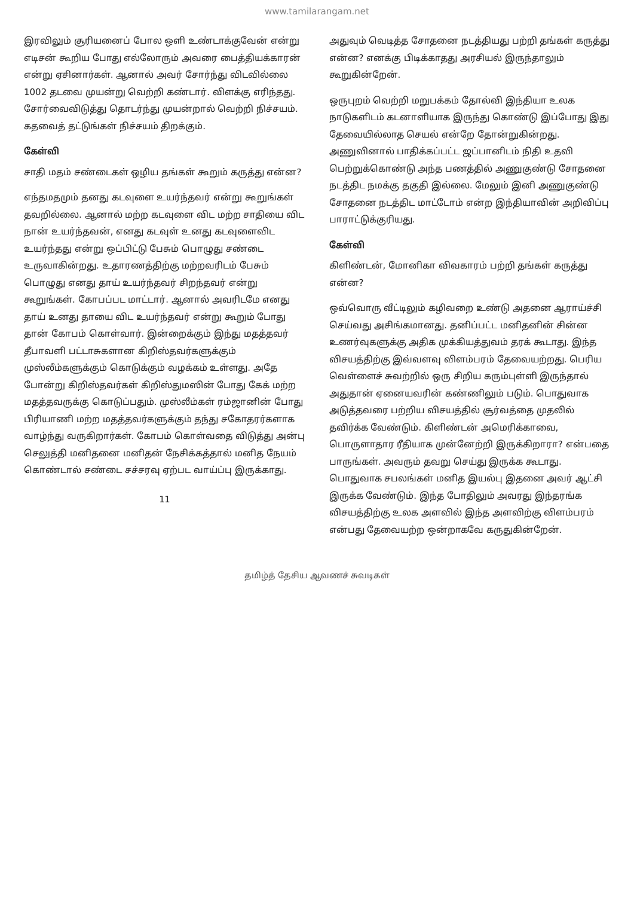www.tamilarangam.net
இரவிலும் சூரியனைப் போல ஒளி உண்டாக்குவேன் என்று எடிசன் கூறிய போது எல்லோரும் அவரை பைத்தியக்காரன் என்று ஏசினார்கள். ஆனால் அவர் சோர்ந்து விடவில்லை 1002 தடவை முயன்று வெற்றி கண்டார். விளக்கு எரிந்தது. சோர்வைவிடுத்து தொடர்ந்து முயன்றால் வெற்றி நிச்சயம். கதவைத் தட்டுங்கள் நிச்சயம் திறக்கும்.
கேள்வி
சாதி மதம் சண்டைகள் ஒழிய தங்கள் கூறும் கருத்து என்ன?
எந்தமதமும் தனது கடவுளை உயர்ந்தவர் என்று கூறுங்கள் தவறில்லை. ஆனால் மற்ற கடவுளை விட மற்ற சாதியை விட நான் உயர்ந்தவன், எனது கடவுள் உனது கடவுளைவிட உயர்ந்தது என்று ஒப்பிட்டு பேசும் பொழுது சண்டை உருவாகின்றது. உதாரணத்திற்கு மற்றவரிடம் பேசும் பொழுது எனது தாய் உயர்ந்தவர் சிறந்தவர் என்று கூறுங்கள். கோபப்பட மாட்டார். ஆனால் அவரிடமே எனது தாய் உனது தாயை விட உயர்ந்தவர் என்று கூறும் போது தான் கோபம் கொள்வார். இன்றைக்கும் இந்து மதத்தவர் தீபாவளி பட்டாசுகளான கிறிஸ்தவர்களுக்கும் முஸ்லீம்களுக்கும் கொடுக்கும் வழக்கம் உள்ளது. அதே போன்று கிறிஸ்தவர்கள் கிறிஸ்துமஸின் போது கேக் மற்ற மதத்தவருக்கு கொடுப்பதும். முஸ்லீம்கள் ரம்ஜானின் போது பிரியாணி மற்ற மதத்தவர்களுக்கும் தந்து சகோதரர்களாக வாழ்ந்து வருகிறார்கள். கோபம் கொள்வதை விடுத்து அன்பு செலுத்தி மனிதனை மனிதன் நேசிக்கத்தால் மனித நேயம் கொண்டால் சண்டை சச்சரவு ஏற்பட வாய்ப்பு இருக்காது.
11
அதுவும் வெடித்த சோதனை நடத்தியது பற்றி தங்கள் கருத்து என்ன? எனக்கு பிடிக்காதது அரசியல் இருந்தாலும் கூறுகின்றேன்.
ஒருபுறம் வெற்றி மறுபக்கம் தோல்வி இந்தியா உலக நாடுகளிடம் கடனாளியாக இருந்து கொண்டு இப்போது இது தேவையில்லாத செயல் என்றே தோன்றுகின்றது. அணுவினால் பாதிக்கப்பட்ட ஜப்பானிடம் நிதி உதவி பெற்றுக்கொண்டு அந்த பணத்தில் அணுகுண்டு சோதனை நடத்திட நமக்கு தகுதி இல்லை. மேலும் இனி அணுகுண்டு சோதனை நடத்திட மாட்டோம் என்ற இந்தியாவின் அறிவிப்பு பாராட்டுக்குரியது.
கேள்வி
கிளிண்டன், மோனிகா விவகாரம் பற்றி தங்கள் கருத்து என்ன?
ஒவ்வொரு வீட்டிலும் கழிவறை உண்டு அதனை ஆராய்ச்சி செய்வது அசிங்கமானது. தனிப்பட்ட மனிதனின் சின்ன உணர்வுகளுக்கு அதிக முக்கியத்துவம் தரக் கூடாது. இந்த விசயத்திற்கு இவ்வளவு விளம்பரம் தேவையற்றது. பெரிய வெள்ளைச் சுவற்றில் ஒரு சிறிய கரும்புள்ளி இருந்தால் அதுதான் ஏனையவரின் கண்ணிலும் படும். பொதுவாக அடுத்தவரை பற்றிய விசயத்தில் சூர்வத்தை முதலில் தவிர்க்க வேண்டும். கிளிண்டன் அமெரிக்காவை, பொருளாதார ரீதியாக முன்னேற்றி இருக்கிறாரா? என்பதை பாருங்கள். அவரும் தவறு செய்து இருக்க கூடாது. பொதுவாக சபலங்கள் மனித இயல்பு இதனை அவர் ஆட்சி இருக்க வேண்டும். இந்த போதிலும் அவரது இந்தரங்க விசயத்திற்கு உலக அளவில் இந்த அளவிற்கு விளம்பரம் என்பது தேவையற்ற ஒன்றாகவே கருதுகின்றேன்.
தமிழ்த் தேசிய ஆவணச் சுவடிகள்